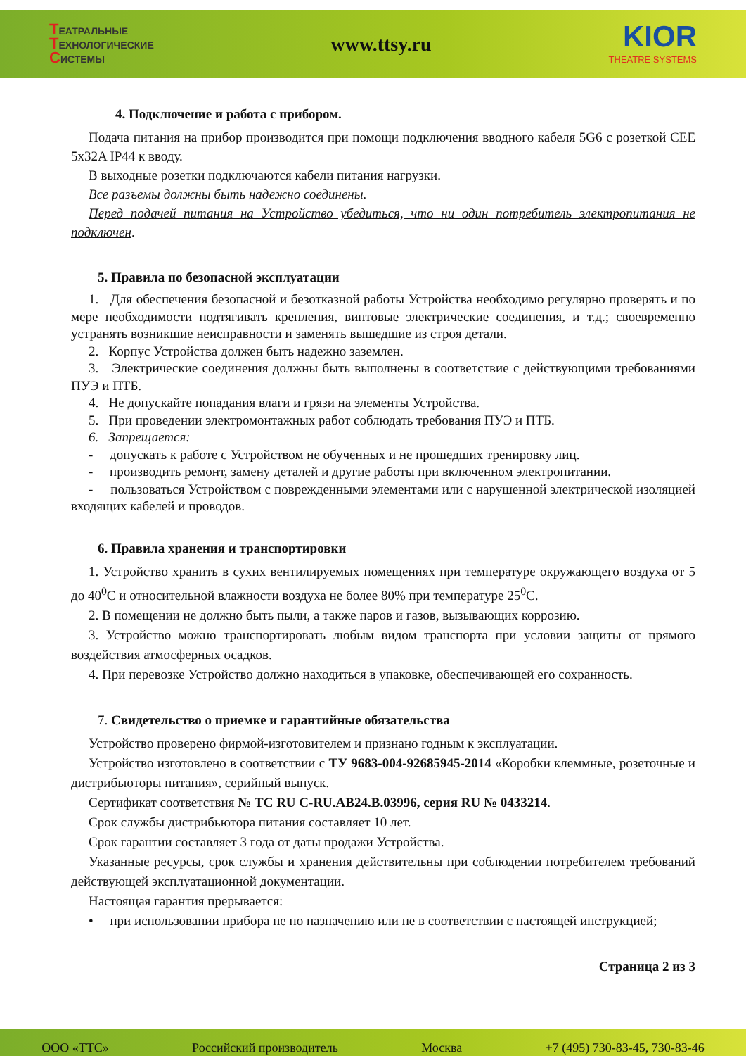ТЕАТРАЛЬНЫЕ
ТЕХНОЛОГИЧЕСКИЕ
СИСТЕМЫ
www.ttsy.ru
KIOR
THEATRE SYSTEMS
4. Подключение и работа с прибором.
Подача питания на прибор производится при помощи подключения вводного кабеля 5G6 с розеткой CEE 5x32A IP44 к вводу.
В выходные розетки подключаются кабели питания нагрузки.
Все разъемы должны быть надежно соединены.
Перед подачей питания на Устройство убедиться, что ни один потребитель электропитания не подключен.
5. Правила по безопасной эксплуатации
1. Для обеспечения безопасной и безотказной работы Устройства необходимо регулярно проверять и по мере необходимости подтягивать крепления, винтовые электрические соединения, и т.д.; своевременно устранять возникшие неисправности и заменять вышедшие из строя детали.
2. Корпус Устройства должен быть надежно заземлен.
3. Электрические соединения должны быть выполнены в соответствие с действующими требованиями ПУЭ и ПТБ.
4. Не допускайте попадания влаги и грязи на элементы Устройства.
5. При проведении электромонтажных работ соблюдать требования ПУЭ и ПТБ.
6. Запрещается:
- допускать к работе с Устройством не обученных и не прошедших тренировку лиц.
- производить ремонт, замену деталей и другие работы при включенном электропитании.
- пользоваться Устройством с поврежденными элементами или с нарушенной электрической изоляцией входящих кабелей и проводов.
6. Правила хранения и транспортировки
1. Устройство хранить в сухих вентилируемых помещениях при температуре окружающего воздуха от 5 до 40<sup>0</sup>С и относительной влажности воздуха не более 80% при температуре 25<sup>0</sup>С.
2. В помещении не должно быть пыли, а также паров и газов, вызывающих коррозию.
3. Устройство можно транспортировать любым видом транспорта при условии защиты от прямого воздействия атмосферных осадков.
4. При перевозке Устройство должно находиться в упаковке, обеспечивающей его сохранность.
7. Свидетельство о приемке и гарантийные обязательства
Устройство проверено фирмой-изготовителем и признано годным к эксплуатации.
Устройство изготовлено в соответствии с ТУ 9683-004-92685945-2014 «Коробки клеммные, розеточные и дистрибьюторы питания», серийный выпуск.
Сертификат соответствия № ТС RU C-RU.АВ24.В.03996, серия RU № 0433214.
Срок службы дистрибьютора питания составляет 10 лет.
Срок гарантии составляет 3 года от даты продажи Устройства.
Указанные ресурсы, срок службы и хранения действительны при соблюдении потребителем требований действующей эксплуатационной документации.
Настоящая гарантия прерывается:
• при использовании прибора не по назначению или не в соответствии с настоящей инструкцией;
Страница 2 из 3
ООО «ТТС» Российский производитель Москва +7 (495) 730-83-45, 730-83-46